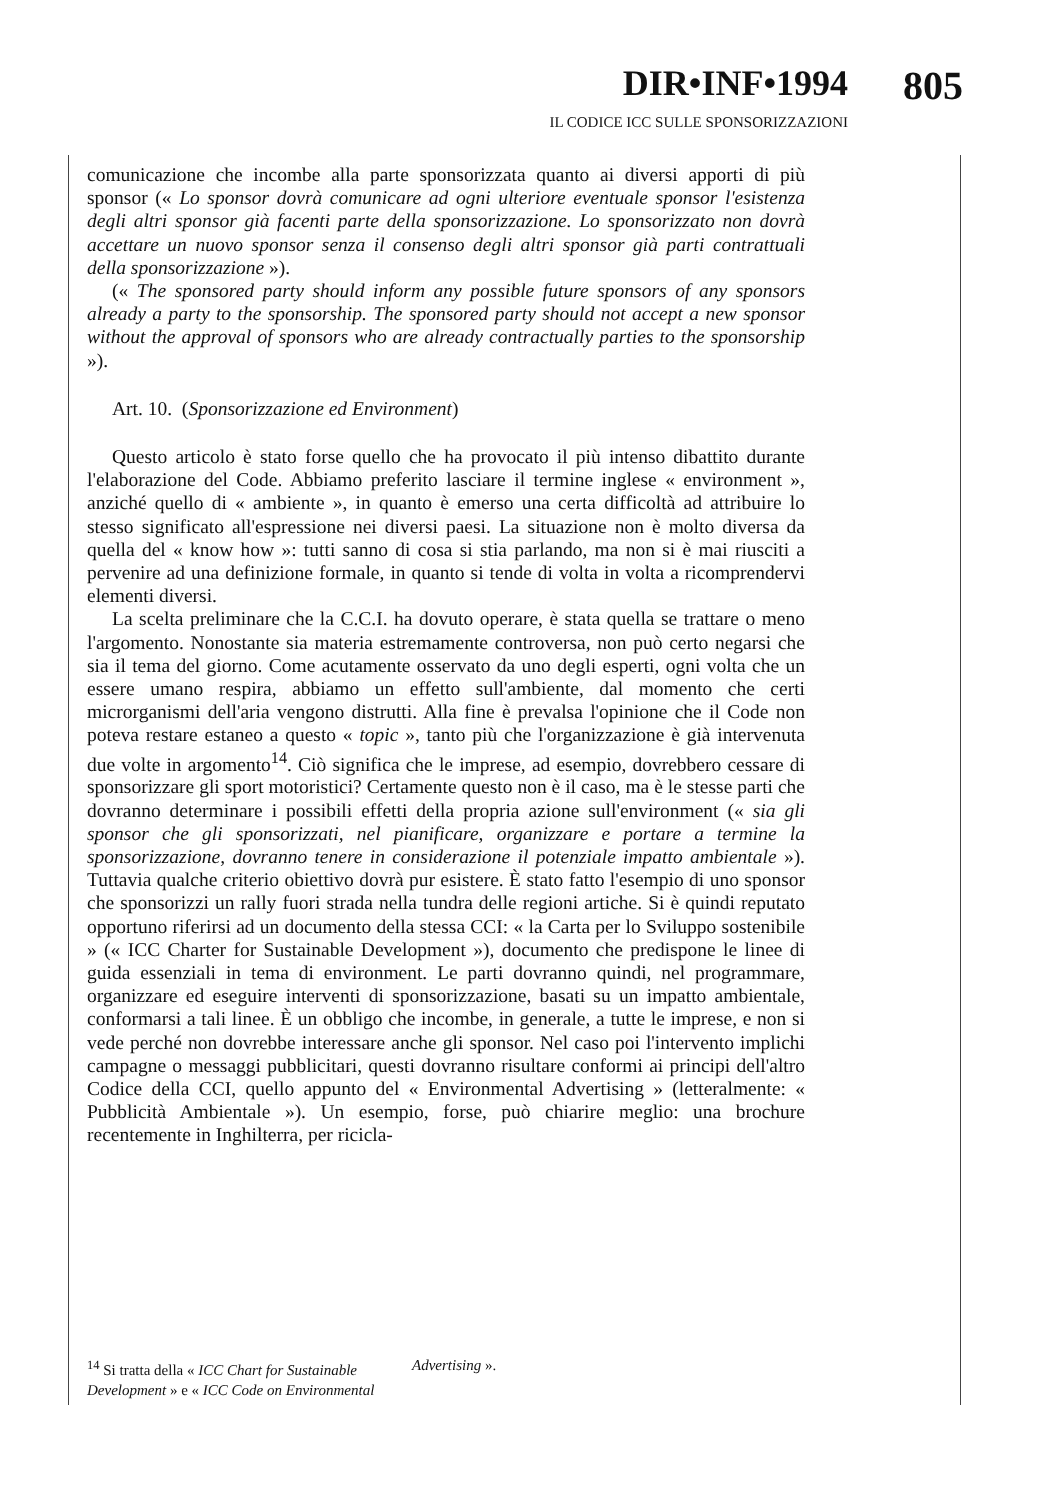DIR•INF•1994
IL CODICE ICC SULLE SPONSORIZZAZIONI
805
comunicazione che incombe alla parte sponsorizzata quanto ai diversi apporti di più sponsor (« Lo sponsor dovrà comunicare ad ogni ulteriore eventuale sponsor l'esistenza degli altri sponsor già facenti parte della sponsorizzazione. Lo sponsorizzato non dovrà accettare un nuovo sponsor senza il consenso degli altri sponsor già parti contrattuali della sponsorizzazione »).
(« The sponsored party should inform any possible future sponsors of any sponsors already a party to the sponsorship. The sponsored party should not accept a new sponsor without the approval of sponsors who are already contractually parties to the sponsorship »).
Art. 10. (Sponsorizzazione ed Environment)
Questo articolo è stato forse quello che ha provocato il più intenso dibattito durante l'elaborazione del Code. Abbiamo preferito lasciare il termine inglese « environment », anziché quello di « ambiente », in quanto è emerso una certa difficoltà ad attribuire lo stesso significato all'espressione nei diversi paesi. La situazione non è molto diversa da quella del « know how »: tutti sanno di cosa si stia parlando, ma non si è mai riusciti a pervenire ad una definizione formale, in quanto si tende di volta in volta a ricomprendervi elementi diversi.
La scelta preliminare che la C.C.I. ha dovuto operare, è stata quella se trattare o meno l'argomento. Nonostante sia materia estremamente controversa, non può certo negarsi che sia il tema del giorno. Come acutamente osservato da uno degli esperti, ogni volta che un essere umano respira, abbiamo un effetto sull'ambiente, dal momento che certi microrganismi dell'aria vengono distrutti. Alla fine è prevalsa l'opinione che il Code non poteva restare estaneo a questo « topic », tanto più che l'organizzazione è già intervenuta due volte in argomento<sup>14</sup>. Ciò significa che le imprese, ad esempio, dovrebbero cessare di sponsorizzare gli sport motoristici? Certamente questo non è il caso, ma è le stesse parti che dovranno determinare i possibili effetti della propria azione sull'environment (« sia gli sponsor che gli sponsorizzati, nel pianificare, organizzare e portare a termine la sponsorizzazione, dovranno tenere in considerazione il potenziale impatto ambientale »). Tuttavia qualche criterio obiettivo dovrà pur esistere. È stato fatto l'esempio di uno sponsor che sponsorizzi un rally fuori strada nella tundra delle regioni artiche. Si è quindi reputato opportuno riferirsi ad un documento della stessa CCI: « la Carta per lo Sviluppo sostenibile » (« ICC Charter for Sustainable Development »), documento che predispone le linee di guida essenziali in tema di environment. Le parti dovranno quindi, nel programmare, organizzare ed eseguire interventi di sponsorizzazione, basati su un impatto ambientale, conformarsi a tali linee. È un obbligo che incombe, in generale, a tutte le imprese, e non si vede perché non dovrebbe interessare anche gli sponsor. Nel caso poi l'intervento implichi campagne o messaggi pubblicitari, questi dovranno risultare conformi ai principi dell'altro Codice della CCI, quello appunto del « Environmental Advertising » (letteralmente: « Pubblicità Ambientale »). Un esempio, forse, può chiarire meglio: una brochure recentemente in Inghilterra, per ricicla-
<sup>14</sup> Si tratta della « ICC Chart for Sustainable Development » e « ICC Code on Environmental Advertising ».